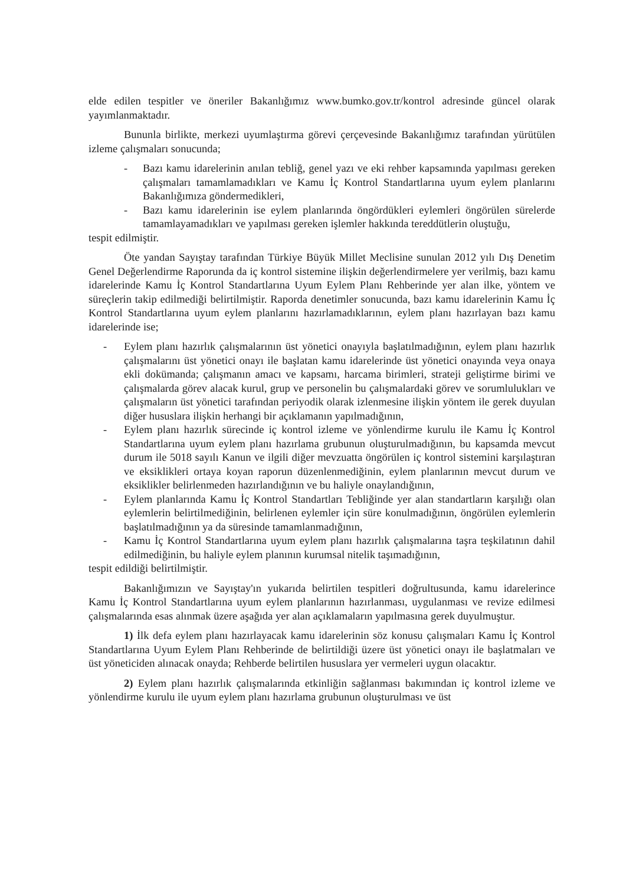elde edilen tespitler ve öneriler Bakanlığımız www.bumko.gov.tr/kontrol adresinde güncel olarak yayımlanmaktadır.
Bununla birlikte, merkezi uyumlaştırma görevi çerçevesinde Bakanlığımız tarafından yürütülen izleme çalışmaları sonucunda;
- Bazı kamu idarelerinin anılan tebliğ, genel yazı ve eki rehber kapsamında yapılması gereken çalışmaları tamamlamadıkları ve Kamu İç Kontrol Standartlarına uyum eylem planlarını Bakanlığımıza göndermedikleri,
- Bazı kamu idarelerinin ise eylem planlarında öngördükleri eylemleri öngörülen sürelerde tamamlayamadıkları ve yapılması gereken işlemler hakkında tereddütlerin oluştuğu,
tespit edilmiştir.
Öte yandan Sayıştay tarafından Türkiye Büyük Millet Meclisine sunulan 2012 yılı Dış Denetim Genel Değerlendirme Raporunda da iç kontrol sistemine ilişkin değerlendirmelere yer verilmiş, bazı kamu idarelerinde Kamu İç Kontrol Standartlarına Uyum Eylem Planı Rehberinde yer alan ilke, yöntem ve süreçlerin takip edilmediği belirtilmiştir. Raporda denetimler sonucunda, bazı kamu idarelerinin Kamu İç Kontrol Standartlarına uyum eylem planlarını hazırlamadıklarının, eylem planı hazırlayan bazı kamu idarelerinde ise;
- Eylem planı hazırlık çalışmalarının üst yönetici onayıyla başlatılmadığının, eylem planı hazırlık çalışmalarını üst yönetici onayı ile başlatan kamu idarelerinde üst yönetici onayında veya onaya ekli dokümanda; çalışmanın amacı ve kapsamı, harcama birimleri, strateji geliştirme birimi ve çalışmalarda görev alacak kurul, grup ve personelin bu çalışmalardaki görev ve sorumlulukları ve çalışmaların üst yönetici tarafından periyodik olarak izlenmesine ilişkin yöntem ile gerek duyulan diğer hususlara ilişkin herhangi bir açıklamanın yapılmadığının,
- Eylem planı hazırlık sürecinde iç kontrol izleme ve yönlendirme kurulu ile Kamu İç Kontrol Standartlarına uyum eylem planı hazırlama grubunun oluşturulmadığının, bu kapsamda mevcut durum ile 5018 sayılı Kanun ve ilgili diğer mevzuatta öngörülen iç kontrol sistemini karşılaştıran ve eksiklikleri ortaya koyan raporun düzenlenmediğinin, eylem planlarının mevcut durum ve eksiklikler belirlenmeden hazırlandığının ve bu haliyle onaylandığının,
- Eylem planlarında Kamu İç Kontrol Standartları Tebliğinde yer alan standartların karşılığı olan eylemlerin belirtilmediğinin, belirlenen eylemler için süre konulmadığının, öngörülen eylemlerin başlatılmadığının ya da süresinde tamamlanmadığının,
- Kamu İç Kontrol Standartlarına uyum eylem planı hazırlık çalışmalarına taşra teşkilatının dahil edilmediğinin, bu haliyle eylem planının kurumsal nitelik taşımadığının,
tespit edildiği belirtilmiştir.
Bakanlığımızın ve Sayıştay'ın yukarıda belirtilen tespitleri doğrultusunda, kamu idarelerince Kamu İç Kontrol Standartlarına uyum eylem planlarının hazırlanması, uygulanması ve revize edilmesi çalışmalarında esas alınmak üzere aşağıda yer alan açıklamaların yapılmasına gerek duyulmuştur.
1) İlk defa eylem planı hazırlayacak kamu idarelerinin söz konusu çalışmaları Kamu İç Kontrol Standartlarına Uyum Eylem Planı Rehberinde de belirtildiği üzere üst yönetici onayı ile başlatmaları ve üst yöneticiden alınacak onayda; Rehberde belirtilen hususlara yer vermeleri uygun olacaktır.
2) Eylem planı hazırlık çalışmalarında etkinliğin sağlanması bakımından iç kontrol izleme ve yönlendirme kurulu ile uyum eylem planı hazırlama grubunun oluşturulması ve üst